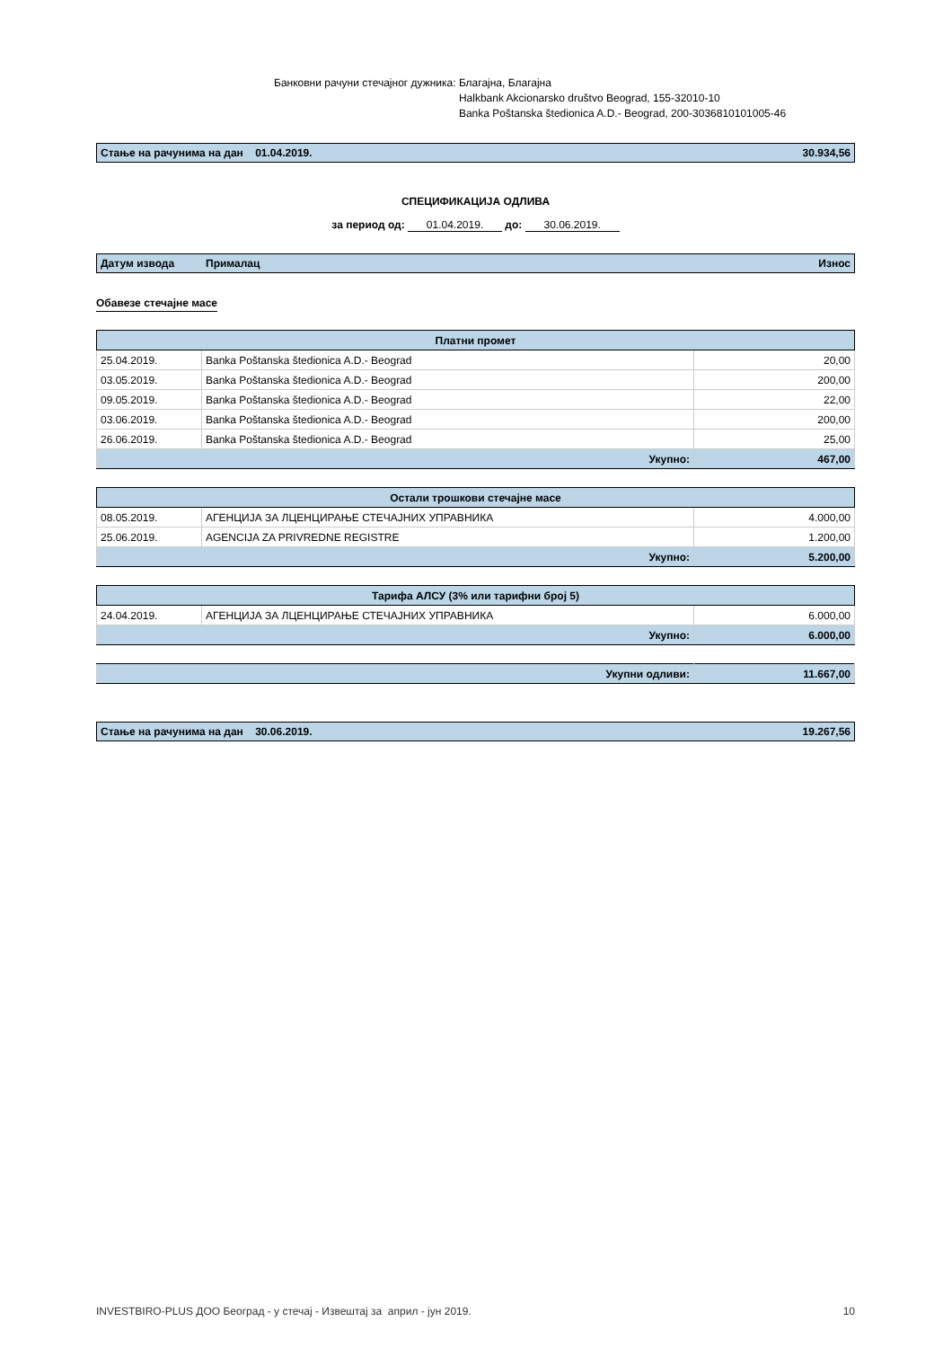Банковни рачуни стечајног дужника:
Благајна, Благајна
Halkbank Akcionarsko društvo Beograd, 155-32010-10
Banka Poštanska štedionica A.D.- Beograd, 200-3036810101005-46
Стање на рачунима на дан 01.04.2019. 30.934,56
СПЕЦИФИКАЦИЈА ОДЛИВА
за период од: 01.04.2019. до: 30.06.2019.
Датум извода Прималац Износ
Обавезе стечајне масе
| Платни промет | | |
| --- | --- | --- |
| 25.04.2019. | Banka Poštanska štedionica A.D.- Beograd | 20,00 |
| 03.05.2019. | Banka Poštanska štedionica A.D.- Beograd | 200,00 |
| 09.05.2019. | Banka Poštanska štedionica A.D.- Beograd | 22,00 |
| 03.06.2019. | Banka Poštanska štedionica A.D.- Beograd | 200,00 |
| 26.06.2019. | Banka Poštanska štedionica A.D.- Beograd | 25,00 |
| Укупно: | | 467,00 |
| Остали трошкови стечајне масе | | |
| --- | --- | --- |
| 08.05.2019. | АГЕНЦИЈА ЗА ЛЦЕНЦИРАЊЕ СТЕЧАЈНИХ УПРАВНИКА | 4.000,00 |
| 25.06.2019. | AGENCIJA ZA PRIVREDNE REGISTRE | 1.200,00 |
| Укупно: | | 5.200,00 |
| Тарифа АЛСУ (3% или тарифни број 5) | | |
| --- | --- | --- |
| 24.04.2019. | АГЕНЦИЈА ЗА ЛЦЕНЦИРАЊЕ СТЕЧАЈНИХ УПРАВНИКА | 6.000,00 |
| Укупно: | | 6.000,00 |
| Укупни одливи: | 11.667,00 |
Стање на рачунима на дан 30.06.2019. 19.267,56
INVESTBIRO-PLUS ДОО Београд - у стечај - Извештај за април - јун 2019. 10